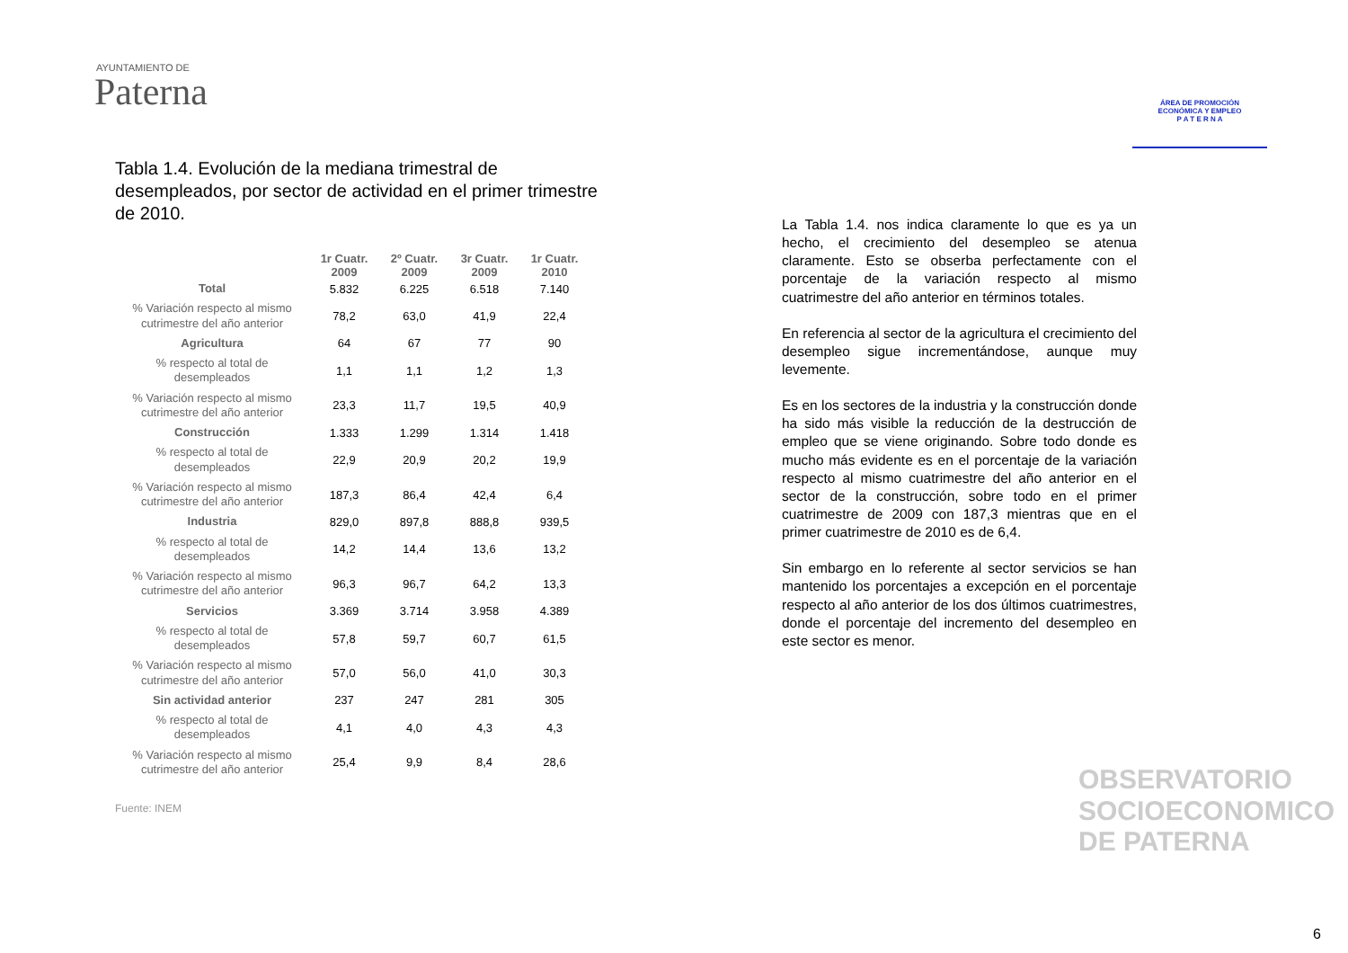AYUNTAMIENTO DE
Paterna
ÁREA DE PROMOCIÓN
ECONÓMICA Y EMPLEO
P A T E R N A
Tabla 1.4. Evolución de la mediana trimestral de desempleados, por sector de actividad en el primer trimestre de 2010.
| | 1r Cuatr. 2009 | 2º Cuatr. 2009 | 3r Cuatr. 2009 | 1r Cuatr. 2010 |
| --- | --- | --- | --- | --- |
| Total | 5.832 | 6.225 | 6.518 | 7.140 |
| % Variación respecto al mismo cutrimestre del año anterior | 78,2 | 63,0 | 41,9 | 22,4 |
| Agricultura | 64 | 67 | 77 | 90 |
| % respecto al total de desempleados | 1,1 | 1,1 | 1,2 | 1,3 |
| % Variación respecto al mismo cutrimestre del año anterior | 23,3 | 11,7 | 19,5 | 40,9 |
| Construcción | 1.333 | 1.299 | 1.314 | 1.418 |
| % respecto al total de desempleados | 22,9 | 20,9 | 20,2 | 19,9 |
| % Variación respecto al mismo cutrimestre del año anterior | 187,3 | 86,4 | 42,4 | 6,4 |
| Industria | 829,0 | 897,8 | 888,8 | 939,5 |
| % respecto al total de desempleados | 14,2 | 14,4 | 13,6 | 13,2 |
| % Variación respecto al mismo cutrimestre del año anterior | 96,3 | 96,7 | 64,2 | 13,3 |
| Servicios | 3.369 | 3.714 | 3.958 | 4.389 |
| % respecto al total de desempleados | 57,8 | 59,7 | 60,7 | 61,5 |
| % Variación respecto al mismo cutrimestre del año anterior | 57,0 | 56,0 | 41,0 | 30,3 |
| Sin actividad anterior | 237 | 247 | 281 | 305 |
| % respecto al total de desempleados | 4,1 | 4,0 | 4,3 | 4,3 |
| % Variación respecto al mismo cutrimestre del año anterior | 25,4 | 9,9 | 8,4 | 28,6 |
Fuente: INEM
La Tabla 1.4. nos indica claramente lo que es ya un hecho, el crecimiento del desempleo se atenua claramente. Esto se obserba perfectamente con el porcentaje de la variación respecto al mismo cuatrimestre del año anterior en términos totales.
En referencia al sector de la agricultura el crecimiento del desempleo sigue incrementándose, aunque muy levemente.
Es en los sectores de la industria y la construcción donde ha sido más visible la reducción de la destrucción de empleo que se viene originando. Sobre todo donde es mucho más evidente es en el porcentaje de la variación respecto al mismo cuatrimestre del año anterior en el sector de la construcción, sobre todo en el primer cuatrimestre de 2009 con 187,3 mientras que en el primer cuatrimestre de 2010 es de 6,4.
Sin embargo en lo referente al sector servicios se han mantenido los porcentajes a excepción en el porcentaje respecto al año anterior de los dos últimos cuatrimestres, donde el porcentaje del incremento del desempleo en este sector es menor.
OBSERVATORIO
SOCIOECONOMICO
DE PATERNA
6